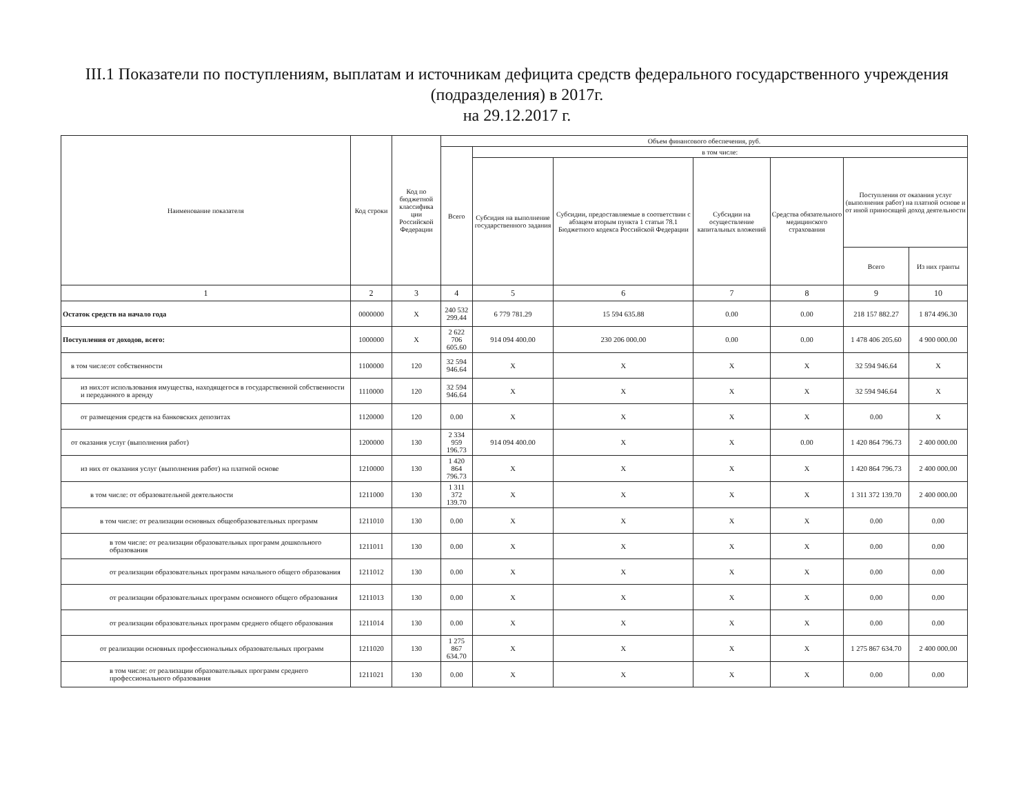III.1 Показатели по поступлениям, выплатам и источникам дефицита средств федерального государственного учреждения
(подразделения) в 2017г.
на 29.12.2017 г.
| Наименование показателя | Код строки | Код по бюджетной классифика ции Российской Федерации | Объем финансового обеспечения, руб. | | | | | | |
| --- | --- | --- | --- | --- | --- | --- | --- | --- | --- |
| | | | Всего | в том числе: | | | | | |
| | | | | Субсидия на выполнение государственного задания | Субсидии, предоставляемые в соответствии с абзацем вторым пункта 1 статьи 78.1 Бюджетного кодекса Российской Федерации | Субсидии на осуществление капитальных вложений | Средства обязательного медицинского страхования | Поступления от оказания услуг (выполнения работ) на платной основе и от иной приносящей доход деятельности | |
| | | | | | | | | Всего | Из них гранты |
| 1 | 2 | 3 | 4 | 5 | 6 | 7 | 8 | 9 | 10 |
| Остаток средств на начало года | 0000000 | X | 240 532 299.44 | 6 779 781.29 | 15 594 635.88 | 0.00 | 0.00 | 218 157 882.27 | 1 874 496.30 |
| Поступления от доходов, всего: | 1000000 | X | 2 622 706 605.60 | 914 094 400.00 | 230 206 000.00 | 0.00 | 0.00 | 1 478 406 205.60 | 4 900 000.00 |
| в том числе:от собственности | 1100000 | 120 | 32 594 946.64 | X | X | X | X | 32 594 946.64 | X |
| из них:от использования имущества, находящегося в государственной собственности и переданного в аренду | 1110000 | 120 | 32 594 946.64 | X | X | X | X | 32 594 946.64 | X |
| от размещения средств на банковских депозитах | 1120000 | 120 | 0.00 | X | X | X | X | 0.00 | X |
| от оказания услуг (выполнения работ) | 1200000 | 130 | 2 334 959 196.73 | 914 094 400.00 | X | X | 0.00 | 1 420 864 796.73 | 2 400 000.00 |
| из них от оказания услуг (выполнения работ) на платной основе | 1210000 | 130 | 1 420 864 796.73 | X | X | X | X | 1 420 864 796.73 | 2 400 000.00 |
| в том числе: от образовательной деятельности | 1211000 | 130 | 1 311 372 139.70 | X | X | X | X | 1 311 372 139.70 | 2 400 000.00 |
| в том числе: от реализации основных общеобразовательных программ | 1211010 | 130 | 0.00 | X | X | X | X | 0.00 | 0.00 |
| в том числе: от реализации образовательных программ дошкольного образования | 1211011 | 130 | 0.00 | X | X | X | X | 0.00 | 0.00 |
| от реализации образовательных программ начального общего образования | 1211012 | 130 | 0.00 | X | X | X | X | 0.00 | 0.00 |
| от реализации образовательных программ основного общего образования | 1211013 | 130 | 0.00 | X | X | X | X | 0.00 | 0.00 |
| от реализации образовательных программ среднего общего образования | 1211014 | 130 | 0.00 | X | X | X | X | 0.00 | 0.00 |
| от реализации основных профессиональных образовательных программ | 1211020 | 130 | 1 275 867 634.70 | X | X | X | X | 1 275 867 634.70 | 2 400 000.00 |
| в том числе: от реализации образовательных программ среднего профессионального образования | 1211021 | 130 | 0.00 | X | X | X | X | 0.00 | 0.00 |